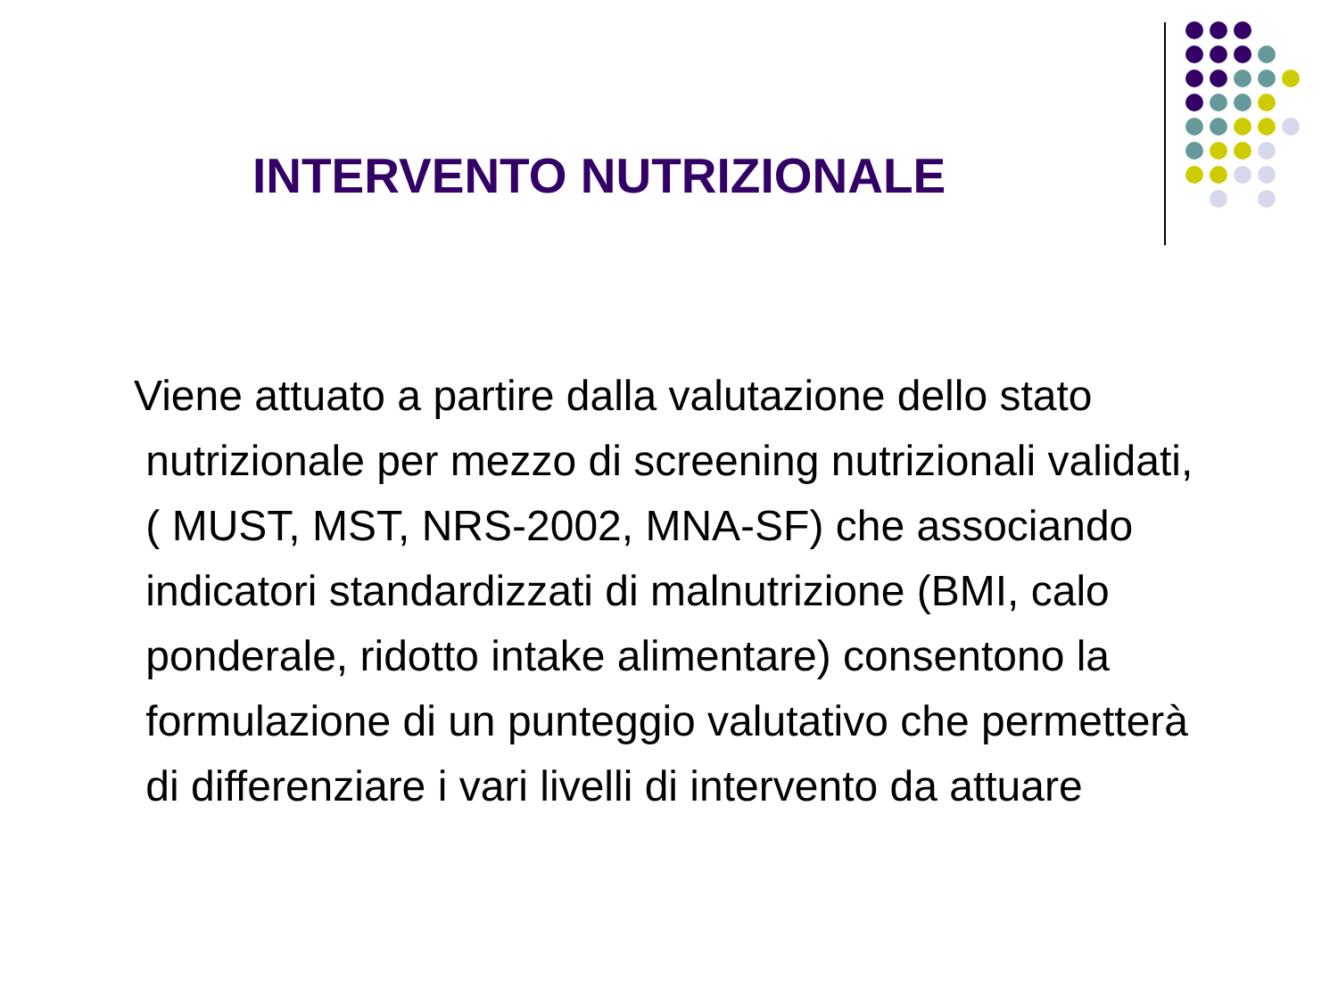INTERVENTO NUTRIZIONALE
Viene attuato a partire dalla valutazione dello stato
nutrizionale per mezzo di screening nutrizionali validati,
( MUST, MST, NRS-2002, MNA-SF) che associando
indicatori standardizzati di malnutrizione (BMI, calo
ponderale, ridotto intake alimentare) consentono la
formulazione di un punteggio valutativo che permetterà
di differenziare i vari livelli di intervento da attuare